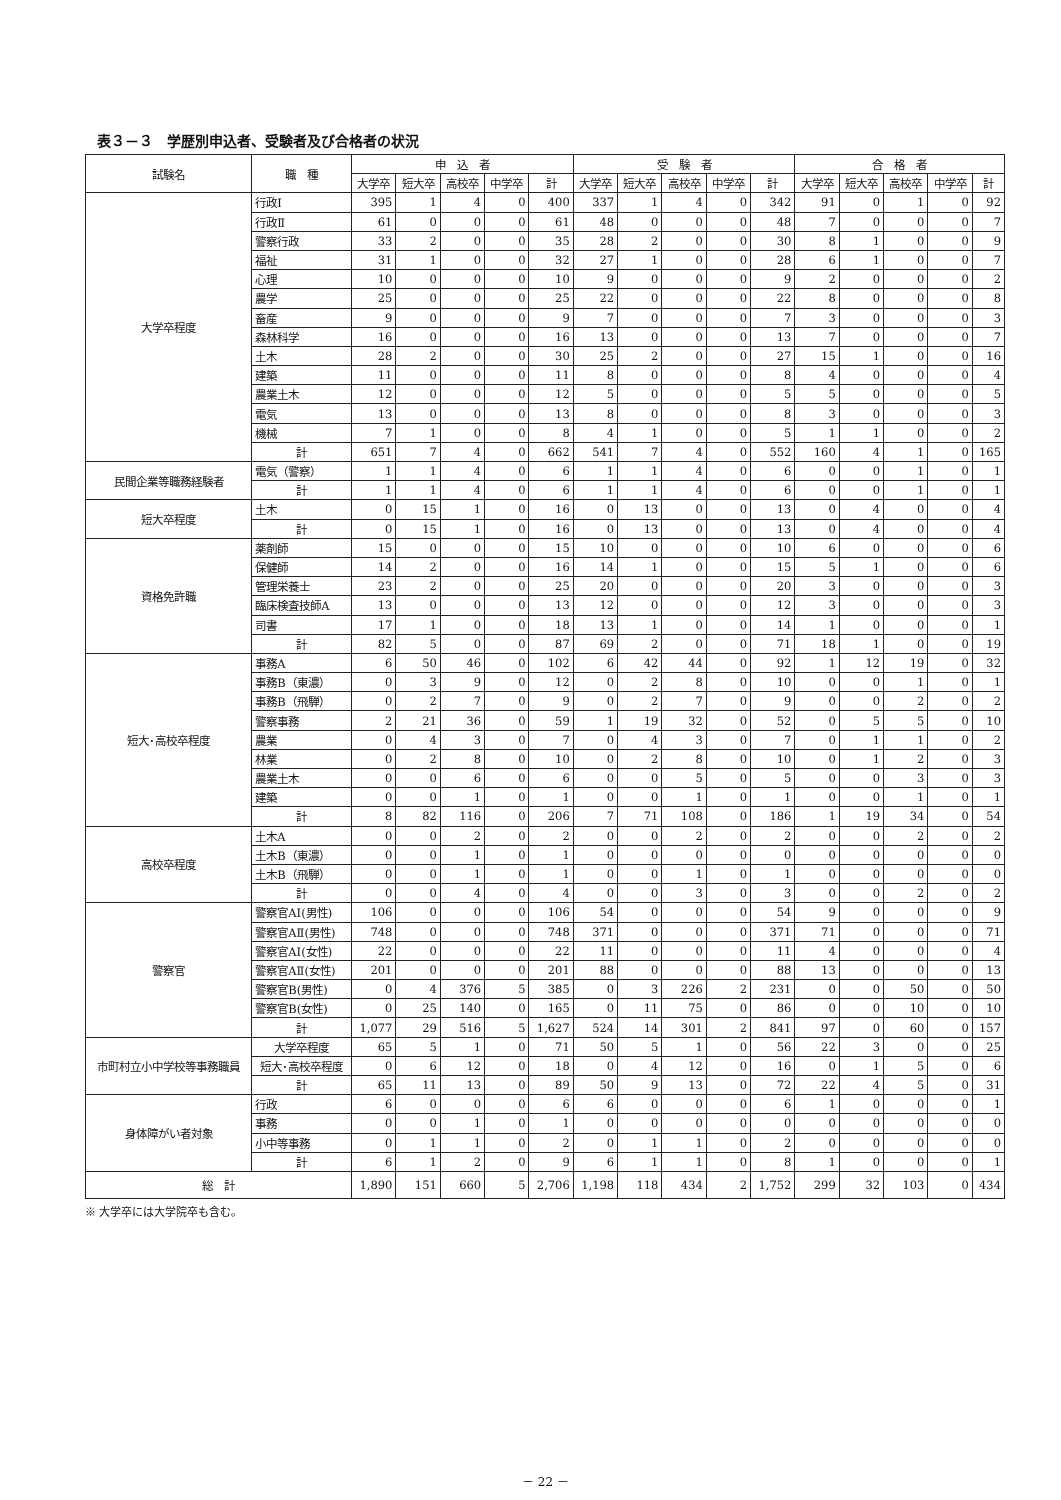表３－３　学歴別申込者、受験者及び合格者の状況
| 試験名 | 職 種 | 申 込 者 | | | | | 受 験 者 | | | | | 合 格 者 | | | | |
| --- | --- | --- | --- | --- | --- | --- | --- | --- | --- | --- | --- | --- | --- | --- | --- | --- |
| | | 大学卒 | 短大卒 | 高校卒 | 中学卒 | 計 | 大学卒 | 短大卒 | 高校卒 | 中学卒 | 計 | 大学卒 | 短大卒 | 高校卒 | 中学卒 | 計 |
| 大学卒程度 | 行政Ⅰ | 395 | 1 | 4 | 0 | 400 | 337 | 1 | 4 | 0 | 342 | 91 | 0 | 1 | 0 | 92 |
| | 行政Ⅱ | 61 | 0 | 0 | 0 | 61 | 48 | 0 | 0 | 0 | 48 | 7 | 0 | 0 | 0 | 7 |
| | 警察行政 | 33 | 2 | 0 | 0 | 35 | 28 | 2 | 0 | 0 | 30 | 8 | 1 | 0 | 0 | 9 |
| | 福祉 | 31 | 1 | 0 | 0 | 32 | 27 | 1 | 0 | 0 | 28 | 6 | 1 | 0 | 0 | 7 |
| | 心理 | 10 | 0 | 0 | 0 | 10 | 9 | 0 | 0 | 0 | 9 | 2 | 0 | 0 | 0 | 2 |
| | 農学 | 25 | 0 | 0 | 0 | 25 | 22 | 0 | 0 | 0 | 22 | 8 | 0 | 0 | 0 | 8 |
| | 畜産 | 9 | 0 | 0 | 0 | 9 | 7 | 0 | 0 | 0 | 7 | 3 | 0 | 0 | 0 | 3 |
| | 森林科学 | 16 | 0 | 0 | 0 | 16 | 13 | 0 | 0 | 0 | 13 | 7 | 0 | 0 | 0 | 7 |
| | 土木 | 28 | 2 | 0 | 0 | 30 | 25 | 2 | 0 | 0 | 27 | 15 | 1 | 0 | 0 | 16 |
| | 建築 | 11 | 0 | 0 | 0 | 11 | 8 | 0 | 0 | 0 | 8 | 4 | 0 | 0 | 0 | 4 |
| | 農業土木 | 12 | 0 | 0 | 0 | 12 | 5 | 0 | 0 | 0 | 5 | 5 | 0 | 0 | 0 | 5 |
| | 電気 | 13 | 0 | 0 | 0 | 13 | 8 | 0 | 0 | 0 | 8 | 3 | 0 | 0 | 0 | 3 |
| | 機械 | 7 | 1 | 0 | 0 | 8 | 4 | 1 | 0 | 0 | 5 | 1 | 1 | 0 | 0 | 2 |
| | 計 | 651 | 7 | 4 | 0 | 662 | 541 | 7 | 4 | 0 | 552 | 160 | 4 | 1 | 0 | 165 |
| 民間企業等職務経験者 | 電気（警察） | 1 | 1 | 4 | 0 | 6 | 1 | 1 | 4 | 0 | 6 | 0 | 0 | 1 | 0 | 1 |
| | 計 | 1 | 1 | 4 | 0 | 6 | 1 | 1 | 4 | 0 | 6 | 0 | 0 | 1 | 0 | 1 |
| 短大卒程度 | 土木 | 0 | 15 | 1 | 0 | 16 | 0 | 13 | 0 | 0 | 13 | 0 | 4 | 0 | 0 | 4 |
| | 計 | 0 | 15 | 1 | 0 | 16 | 0 | 13 | 0 | 0 | 13 | 0 | 4 | 0 | 0 | 4 |
| 資格免許職 | 薬剤師 | 15 | 0 | 0 | 0 | 15 | 10 | 0 | 0 | 0 | 10 | 6 | 0 | 0 | 0 | 6 |
| | 保健師 | 14 | 2 | 0 | 0 | 16 | 14 | 1 | 0 | 0 | 15 | 5 | 1 | 0 | 0 | 6 |
| | 管理栄養士 | 23 | 2 | 0 | 0 | 25 | 20 | 0 | 0 | 0 | 20 | 3 | 0 | 0 | 0 | 3 |
| | 臨床検査技師A | 13 | 0 | 0 | 0 | 13 | 12 | 0 | 0 | 0 | 12 | 3 | 0 | 0 | 0 | 3 |
| | 司書 | 17 | 1 | 0 | 0 | 18 | 13 | 1 | 0 | 0 | 14 | 1 | 0 | 0 | 0 | 1 |
| | 計 | 82 | 5 | 0 | 0 | 87 | 69 | 2 | 0 | 0 | 71 | 18 | 1 | 0 | 0 | 19 |
| 短大･高校卒程度 | 事務A | 6 | 50 | 46 | 0 | 102 | 6 | 42 | 44 | 0 | 92 | 1 | 12 | 19 | 0 | 32 |
| | 事務B（東濃） | 0 | 3 | 9 | 0 | 12 | 0 | 2 | 8 | 0 | 10 | 0 | 0 | 1 | 0 | 1 |
| | 事務B（飛騨） | 0 | 2 | 7 | 0 | 9 | 0 | 2 | 7 | 0 | 9 | 0 | 0 | 2 | 0 | 2 |
| | 警察事務 | 2 | 21 | 36 | 0 | 59 | 1 | 19 | 32 | 0 | 52 | 0 | 5 | 5 | 0 | 10 |
| | 農業 | 0 | 4 | 3 | 0 | 7 | 0 | 4 | 3 | 0 | 7 | 0 | 1 | 1 | 0 | 2 |
| | 林業 | 0 | 2 | 8 | 0 | 10 | 0 | 2 | 8 | 0 | 10 | 0 | 1 | 2 | 0 | 3 |
| | 農業土木 | 0 | 0 | 6 | 0 | 6 | 0 | 0 | 5 | 0 | 5 | 0 | 0 | 3 | 0 | 3 |
| | 建築 | 0 | 0 | 1 | 0 | 1 | 0 | 0 | 1 | 0 | 1 | 0 | 0 | 1 | 0 | 1 |
| | 計 | 8 | 82 | 116 | 0 | 206 | 7 | 71 | 108 | 0 | 186 | 1 | 19 | 34 | 0 | 54 |
| 高校卒程度 | 土木A | 0 | 0 | 2 | 0 | 2 | 0 | 0 | 2 | 0 | 2 | 0 | 0 | 2 | 0 | 2 |
| | 土木B（東濃） | 0 | 0 | 1 | 0 | 1 | 0 | 0 | 0 | 0 | 0 | 0 | 0 | 0 | 0 | 0 |
| | 土木B（飛騨） | 0 | 0 | 1 | 0 | 1 | 0 | 0 | 1 | 0 | 1 | 0 | 0 | 0 | 0 | 0 |
| | 計 | 0 | 0 | 4 | 0 | 4 | 0 | 0 | 3 | 0 | 3 | 0 | 0 | 2 | 0 | 2 |
| 警察官 | 警察官AⅠ(男性) | 106 | 0 | 0 | 0 | 106 | 54 | 0 | 0 | 0 | 54 | 9 | 0 | 0 | 0 | 9 |
| | 警察官AⅡ(男性) | 748 | 0 | 0 | 0 | 748 | 371 | 0 | 0 | 0 | 371 | 71 | 0 | 0 | 0 | 71 |
| | 警察官AⅠ(女性) | 22 | 0 | 0 | 0 | 22 | 11 | 0 | 0 | 0 | 11 | 4 | 0 | 0 | 0 | 4 |
| | 警察官AⅡ(女性) | 201 | 0 | 0 | 0 | 201 | 88 | 0 | 0 | 0 | 88 | 13 | 0 | 0 | 0 | 13 |
| | 警察官B(男性) | 0 | 4 | 376 | 5 | 385 | 0 | 3 | 226 | 2 | 231 | 0 | 0 | 50 | 0 | 50 |
| | 警察官B(女性) | 0 | 25 | 140 | 0 | 165 | 0 | 11 | 75 | 0 | 86 | 0 | 0 | 10 | 0 | 10 |
| | 計 | 1,077 | 29 | 516 | 5 | 1,627 | 524 | 14 | 301 | 2 | 841 | 97 | 0 | 60 | 0 | 157 |
| 市町村立小中学校等事務職員 | 大学卒程度 | 65 | 5 | 1 | 0 | 71 | 50 | 5 | 1 | 0 | 56 | 22 | 3 | 0 | 0 | 25 |
| | 短大･高校卒程度 | 0 | 6 | 12 | 0 | 18 | 0 | 4 | 12 | 0 | 16 | 0 | 1 | 5 | 0 | 6 |
| | 計 | 65 | 11 | 13 | 0 | 89 | 50 | 9 | 13 | 0 | 72 | 22 | 4 | 5 | 0 | 31 |
| 身体障がい者対象 | 行政 | 6 | 0 | 0 | 0 | 6 | 6 | 0 | 0 | 0 | 6 | 1 | 0 | 0 | 0 | 1 |
| | 事務 | 0 | 0 | 1 | 0 | 1 | 0 | 0 | 0 | 0 | 0 | 0 | 0 | 0 | 0 | 0 |
| | 小中等事務 | 0 | 1 | 1 | 0 | 2 | 0 | 1 | 1 | 0 | 2 | 0 | 0 | 0 | 0 | 0 |
| | 計 | 6 | 1 | 2 | 0 | 9 | 6 | 1 | 1 | 0 | 8 | 1 | 0 | 0 | 0 | 1 |
| 総 計 | | 1,890 | 151 | 660 | 5 | 2,706 | 1,198 | 118 | 434 | 2 | 1,752 | 299 | 32 | 103 | 0 | 434 |
※ 大学卒には大学院卒も含む。
－ 22 －